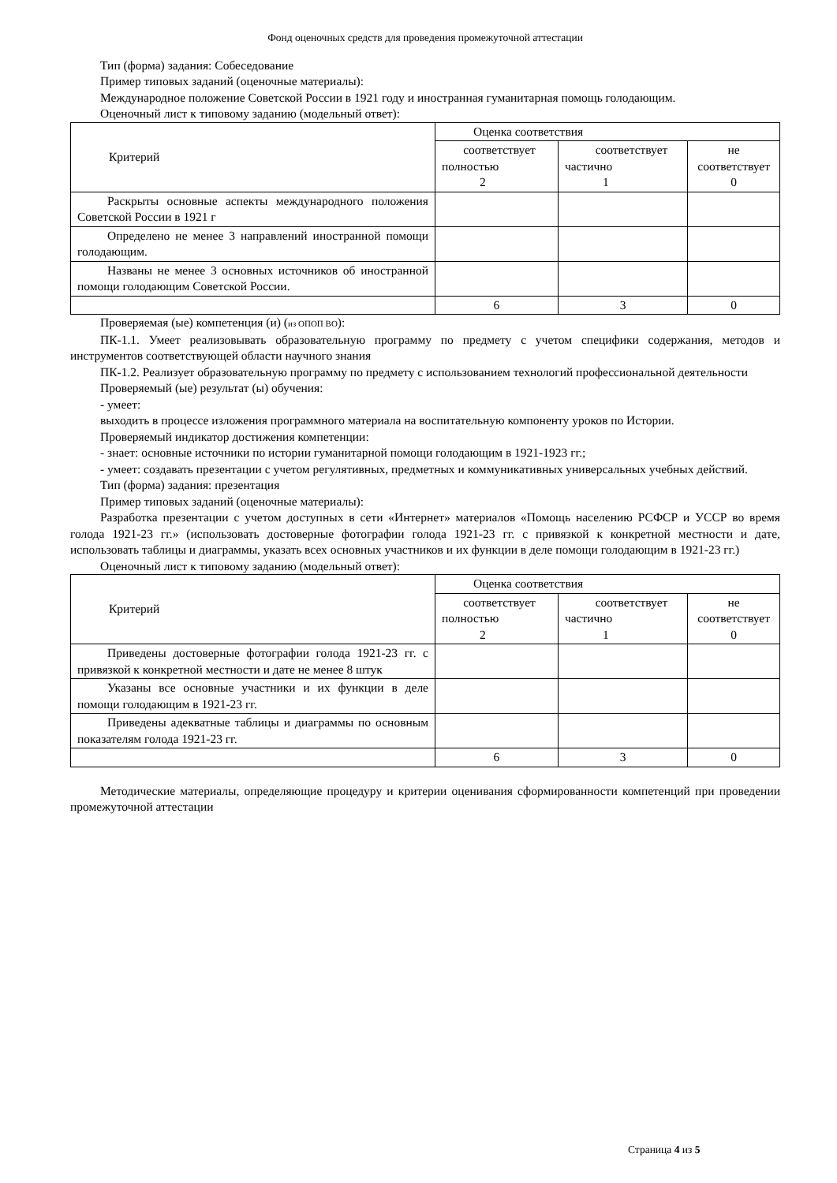Фонд оценочных средств для проведения промежуточной аттестации
Тип (форма) задания: Собеседование
Пример типовых заданий (оценочные материалы):
Международное положение Советской России в 1921 году и иностранная гуманитарная помощь голодающим.
Оценочный лист к типовому заданию (модельный ответ):
| Критерий | Оценка соответствия | | |
| | соответствует полностью 2 | соответствует частично 1 | не соответствует 0 |
| Раскрыты основные аспекты международного положения Советской России в 1921 г | | | |
| Определено не менее 3 направлений иностранной помощи голодающим. | | | |
| Названы не менее 3 основных источников об иностранной помощи голодающим Советской России. | | | |
| | 6 | 3 | 0 |
Проверяемая (ые) компетенция (и) (из ОПОП ВО):
ПК-1.1. Умеет реализовывать образовательную программу по предмету с учетом специфики содержания, методов и инструментов соответствующей области научного знания
ПК-1.2. Реализует образовательную программу по предмету с использованием технологий профессиональной деятельности
Проверяемый (ые) результат (ы) обучения:
- умеет:
выходить в процессе изложения программного материала на воспитательную компоненту уроков по Истории.
Проверяемый индикатор достижения компетенции:
- знает: основные источники по истории гуманитарной помощи голодающим в 1921-1923 гг.;
- умеет: создавать презентации с учетом регулятивных, предметных и коммуникативных универсальных учебных действий.
Тип (форма) задания: презентация
Пример типовых заданий (оценочные материалы):
Разработка презентации с учетом доступных в сети «Интернет» материалов «Помощь населению РСФСР и УССР во время голода 1921-23 гг.» (использовать достоверные фотографии голода 1921-23 гг. с привязкой к конкретной местности и дате, использовать таблицы и диаграммы, указать всех основных участников и их функции в деле помощи голодающим в 1921-23 гг.)
Оценочный лист к типовому заданию (модельный ответ):
| Критерий | Оценка соответствия | | |
| | соответствует полностью 2 | соответствует частично 1 | не соответствует 0 |
| Приведены достоверные фотографии голода 1921-23 гг. с привязкой к конкретной местности и дате не менее 8 штук | | | |
| Указаны все основные участники и их функции в деле помощи голодающим в 1921-23 гг. | | | |
| Приведены адекватные таблицы и диаграммы по основным показателям голода 1921-23 гг. | | | |
| | 6 | 3 | 0 |
Методические материалы, определяющие процедуру и критерии оценивания сформированности компетенций при проведении промежуточной аттестации
Страница 4 из 5